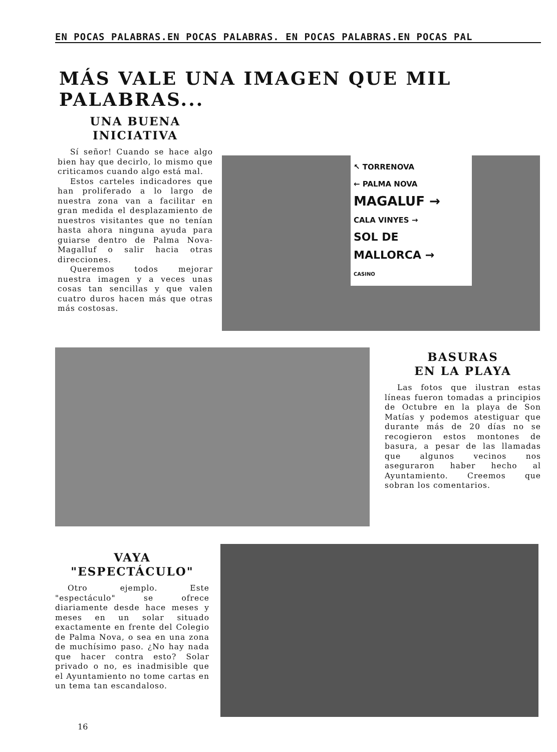EN POCAS PALABRAS.EN POCAS PALABRAS. EN POCAS PALABRAS.EN POCAS PAL
MÁS VALE UNA IMAGEN QUE MIL PALABRAS...
UNA BUENA
INICIATIVA
Sí señor! Cuando se hace algo bien hay que decirlo, lo mismo que criticamos cuando algo está mal.
Estos carteles indicadores que han proliferado a lo largo de nuestra zona van a facilitar en gran medida el desplazamiento de nuestros visitantes que no tenían hasta ahora ninguna ayuda para guiarse dentro de Palma Nova-Magalluf o salir hacia otras direcciones.
Queremos todos mejorar nuestra imagen y a veces unas cosas tan sencillas y que valen cuatro duros hacen más que otras más costosas.
↖ TORRENOVA
← PALMA NOVA
MAGALUF →
CALA VINYES →
SOL DE MALLORCA →
CASINO
BASURAS
EN LA PLAYA
Las fotos que ilustran estas líneas fueron tomadas a principios de Octubre en la playa de Son Matías y podemos atestiguar que durante más de 20 días no se recogieron estos montones de basura, a pesar de las llamadas que algunos vecinos nos aseguraron haber hecho al Ayuntamiento. Creemos que sobran los comentarios.
VAYA
"ESPECTÁCULO"
Otro ejemplo. Este "espectáculo" se ofrece diariamente desde hace meses y meses en un solar situado exactamente en frente del Colegio de Palma Nova, o sea en una zona de muchísimo paso. ¿No hay nada que hacer contra esto? Solar privado o no, es inadmisible que el Ayuntamiento no tome cartas en un tema tan escandaloso.
16